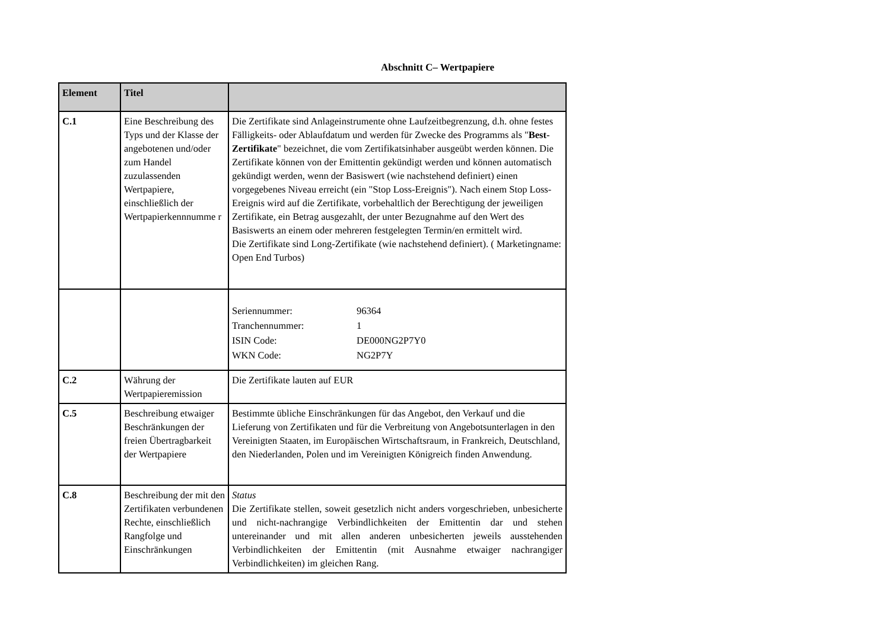Abschnitt C– Wertpapiere
| Element | Titel | |
| --- | --- | --- |
| C.1 | Eine Beschreibung des Typs und der Klasse der angebotenen und/oder zum Handel zuzulassenden Wertpapiere, einschließlich der Wertpapierkennnumme r | Die Zertifikate sind Anlageinstrumente ohne Laufzeitbegrenzung, d.h. ohne festes Fälligkeits- oder Ablaufdatum und werden für Zwecke des Programms als " Best-Zertifikate " bezeichnet, die vom Zertifikatsinhaber ausgeübt werden können. Die Zertifikate können von der Emittentin gekündigt werden und können automatisch gekündigt werden, wenn der Basiswert (wie nachstehend definiert) einen vorgegebenes Niveau erreicht (ein "Stop Loss-Ereignis"). Nach einem Stop Loss-Ereignis wird auf die Zertifikate, vorbehaltlich der Berechtigung der jeweiligen Zertifikate, ein Betrag ausgezahlt, der unter Bezugnahme auf den Wert des Basiswerts an einem oder mehreren festgelegten Termin/en ermittelt wird. Die Zertifikate sind Long-Zertifikate (wie nachstehend definiert). ( Marketingname: Open End Turbos) |
| | | / Seriennummer: / 96364 / / Tranchennummer: / 1 / / ISIN Code: / DE000NG2P7Y0 / / WKN Code: / NG2P7Y / |
| C.2 | Währung der Wertpapieremission | Die Zertifikate lauten auf EUR |
| C.5 | Beschreibung etwaiger Beschränkungen der freien Übertragbarkeit der Wertpapiere | Bestimmte übliche Einschränkungen für das Angebot, den Verkauf und die Lieferung von Zertifikaten und für die Verbreitung von Angebotsunterlagen in den Vereinigten Staaten, im Europäischen Wirtschaftsraum, in Frankreich, Deutschland, den Niederlanden, Polen und im Vereinigten Königreich finden Anwendung. |
| C.8 | Beschreibung der mit den Zertifikaten verbundenen Rechte, einschließlich Rangfolge und Einschränkungen | Status Die Zertifikate stellen, soweit gesetzlich nicht anders vorgeschrieben, unbesicherte und nicht-nachrangige Verbindlichkeiten der Emittentin dar und stehen untereinander und mit allen anderen unbesicherten jeweils ausstehenden Verbindlichkeiten der Emittentin (mit Ausnahme etwaiger nachrangiger Verbindlichkeiten) im gleichen Rang. |